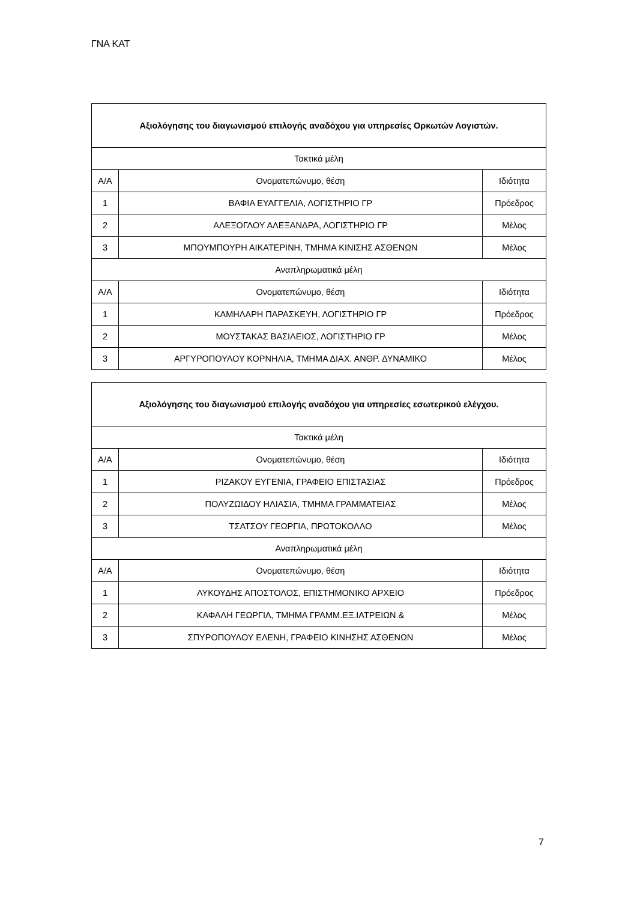ΓΝΑ ΚΑΤ
| Αξιολόγησης του διαγωνισμού επιλογής αναδόχου για υπηρεσίες Ορκωτών Λογιστών. | | |
| --- | --- | --- |
| Τακτικά μέλη | | |
| Α/Α | Ονοματεπώνυμο, θέση | Ιδιότητα |
| 1 | ΒΑΦΙΑ ΕΥΑΓΓΕΛΙΑ, ΛΟΓΙΣΤΗΡΙΟ ΓΡ | Πρόεδρος |
| 2 | ΑΛΕΞΟΓΛΟΥ ΑΛΕΞΑΝΔΡΑ, ΛΟΓΙΣΤΗΡΙΟ ΓΡ | Μέλος |
| 3 | ΜΠΟΥΜΠΟΥΡΗ ΑΙΚΑΤΕΡΙΝΗ, ΤΜΗΜΑ ΚΙΝΙΣΗΣ ΑΣΘΕΝΩΝ | Μέλος |
| Αναπληρωματικά μέλη | | |
| Α/Α | Ονοματεπώνυμο, θέση | Ιδιότητα |
| 1 | ΚΑΜΗΛΑΡΗ ΠΑΡΑΣΚΕΥΗ, ΛΟΓΙΣΤΗΡΙΟ ΓΡ | Πρόεδρος |
| 2 | ΜΟΥΣΤΑΚΑΣ ΒΑΣΙΛΕΙΟΣ, ΛΟΓΙΣΤΗΡΙΟ ΓΡ | Μέλος |
| 3 | ΑΡΓΥΡΟΠΟΥΛΟΥ ΚΟΡΝΗΛΙΑ, ΤΜΗΜΑ ΔΙΑΧ. ΑΝΘΡ. ΔΥΝΑΜΙΚΟ | Μέλος |
| Αξιολόγησης του διαγωνισμού επιλογής αναδόχου για υπηρεσίες εσωτερικού ελέγχου. | | |
| --- | --- | --- |
| Τακτικά μέλη | | |
| Α/Α | Ονοματεπώνυμο, θέση | Ιδιότητα |
| 1 | ΡΙΖΑΚΟΥ ΕΥΓΕΝΙΑ, ΓΡΑΦΕΙΟ ΕΠΙΣΤΑΣΙΑΣ | Πρόεδρος |
| 2 | ΠΟΛΥΖΩΙΔΟΥ ΗΛΙΑΣΙΑ, ΤΜΗΜΑ ΓΡΑΜΜΑΤΕΙΑΣ | Μέλος |
| 3 | ΤΣΑΤΣΟΥ ΓΕΩΡΓΙΑ, ΠΡΩΤΟΚΟΛΛΟ | Μέλος |
| Αναπληρωματικά μέλη | | |
| Α/Α | Ονοματεπώνυμο, θέση | Ιδιότητα |
| 1 | ΛΥΚΟΥΔΗΣ ΑΠΟΣΤΟΛΟΣ, ΕΠΙΣΤΗΜΟΝΙΚΟ ΑΡΧΕΙΟ | Πρόεδρος |
| 2 | ΚΑΦΑΛΗ ΓΕΩΡΓΙΑ, ΤΜΗΜΑ ΓΡΑΜΜ.ΕΞ.ΙΑΤΡΕΙΩΝ & | Μέλος |
| 3 | ΣΠΥΡΟΠΟΥΛΟΥ ΕΛΕΝΗ, ΓΡΑΦΕΙΟ ΚΙΝΗΣΗΣ ΑΣΘΕΝΩΝ | Μέλος |
7